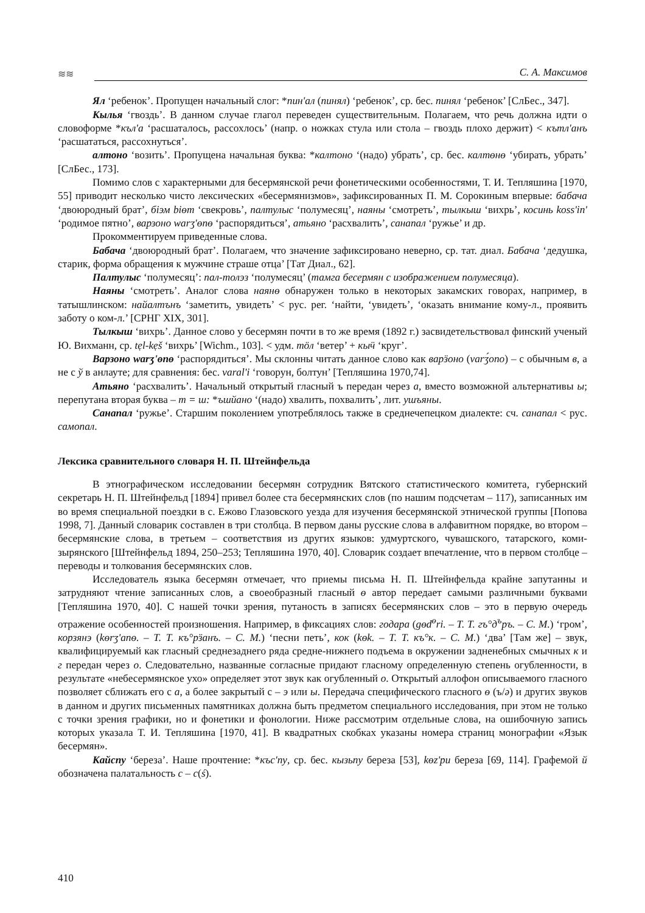≋≋
С. А. Максимов
Ял ‘ребенок’. Пропущен начальный слог: *пин'ал (пинял) ‘ребенок’, ср. бес. пинял ‘ребенок’ [СлБес., 347].
Кылья ‘гвоздь’. В данном случае глагол переведен существительным. Полагаем, что речь должна идти о словоформе *къл'а ‘расшаталось, рассохлось’ (напр. о ножках стула или стола – гвоздь плохо держит) < кътл'анъ ‘расшататься, рассохнуться’.
алтоно ‘возить’. Пропущена начальная буква: *калтоно ‘(надо) убрать’, ср. бес. калтөнө ‘убирать, убрать’ [СлБес., 173].
Помимо слов с характерными для бесермянской речи фонетическими особенностями, Т. И. Тепляшина [1970, 55] приводит несколько чисто лексических «бесермянизмов», зафиксированных П. М. Сорокиным впервые: бабача ‘двоюродный брат’, бiэм bіөт ‘свекровь’, палтулыс ‘полумесяц’, наяны ‘смотреть’, тылкыш ‘вихрь’, косинь koss'in' ‘родимое пятно’, варзоно warʒ'өпө ‘распорядиться’, атьяно ‘расхвалить’, санапал ‘ружье’ и др.
Прокомментируем приведенные слова.
Бабача ‘двоюродный брат’. Полагаем, что значение зафиксировано неверно, ср. тат. диал. Бабача ‘дедушка, старик, форма обращения к мужчине страше отца’ [Тат Диал., 62].
Палтулыс ‘полумесяц’: пал-толэз ‘полумесяц’ (тамга бесермян с изображением полумесяца).
Наяны ‘смотреть’. Аналог слова наянө обнаружен только в некоторых закамских говорах, например, в татышлинском: найалтънъ ‘заметить, увидеть’ < рус. рег. ‘найти, ‘увидеть’, ‘оказать внимание кому-л., проявить заботу о ком-л.’ [СРНГ XIX, 301].
Тылкыш ‘вихрь’. Данное слово у бесермян почти в то же время (1892 г.) засвидетельствовал финский ученый Ю. Вихманн, ср. tẹl-kẹš ‘вихрь’ [Wichm., 103]. < удм. тӧл ‘ветер’ + кыӵ ‘круг’.
Варзоно warʒ'өпө ‘распорядиться’. Мы склонны читать данное слово как варӟоно (varʒ́ono) – с обычным в, а не с ў в анлауте; для сравнения: бес. varal'i ‘говорун, болтун’ [Тепляшина 1970,74].
Атьяно ‘расхвалить’. Начальный открытый гласный ъ передан через а, вместо возможной альтернативы ы; перепутана вторая буква – т = ш: *ъшйано ‘(надо) хвалить, похвалить’, лит. ушъяны.
Санапал ‘ружье’. Старшим поколением употреблялось также в среднечепецком диалекте: сч. санапал < рус. самопал.
Лексика сравнительного словаря Н. П. Штейнфельда
В этнографическом исследовании бесермян сотрудник Вятского статистического комитета, губернский секретарь Н. П. Штейнфельд [1894] привел более ста бесермянских слов (по нашим подсчетам – 117), записанных им во время специальной поездки в с. Ежово Глазовского уезда для изучения бесермянской этнической группы [Попова 1998, 7]. Данный словарик составлен в три столбца. В первом даны русские слова в алфавитном порядке, во втором – бесермянские слова, в третьем – соответствия из других языков: удмуртского, чувашского, татарского, коми-зырянского [Штейнфельд 1894, 250–253; Тепляшина 1970, 40]. Словарик создает впечатление, что в первом столбце – переводы и толкования бесермянских слов.
Исследователь языка бесермян отмечает, что приемы письма Н. П. Штейнфельда крайне запутанны и затрудняют чтение записанных слов, а своеобразный гласный ө автор передает самыми различными буквами [Тепляшина 1970, 40]. С нашей точки зрения, путаность в записях бесермянских слов – это в первую очередь отражение особенностей произношения. Например, в фиксациях слов: годара (gөd<sup>ө</sup>ri. – Т. Т. гъ°д<sup>ъ</sup>ръ. – С. М.) ‘гром’, корзянэ (kөrʒ'апө. – Т. Т. къ°рӟанъ. – С. М.) ‘песни петь’, кок (kөk. – Т. Т. къ°к. – С. М.) ‘два’ [Там же] – звук, квалифицируемый как гласный среднезаднего ряда средне-нижнего подъема в окружении задненебных смычных к и г передан через о. Следовательно, названные согласные придают гласному определенную степень огубленности, в результате «небесермянское ухо» определяет этот звук как огубленный о. Открытый аллофон описываемого гласного позволяет сближать его с а, а более закрытый с – э или ы. Передача специфического гласного ө (ъ/ә) и других звуков в данном и других письменных памятниках должна быть предметом специального исследования, при этом не только с точки зрения графики, но и фонетики и фонологии. Ниже рассмотрим отдельные слова, на ошибочную запись которых указала Т. И. Тепляшина [1970, 41]. В квадратных скобках указаны номера страниц монографии «Язык бесермян».
Кайспу ‘береза’. Наше прочтение: *къс'пу, ср. бес. кызьпу береза [53], kөz'pи береза [69, 114]. Графемой й обозначена палатальность с – с(ś).
410